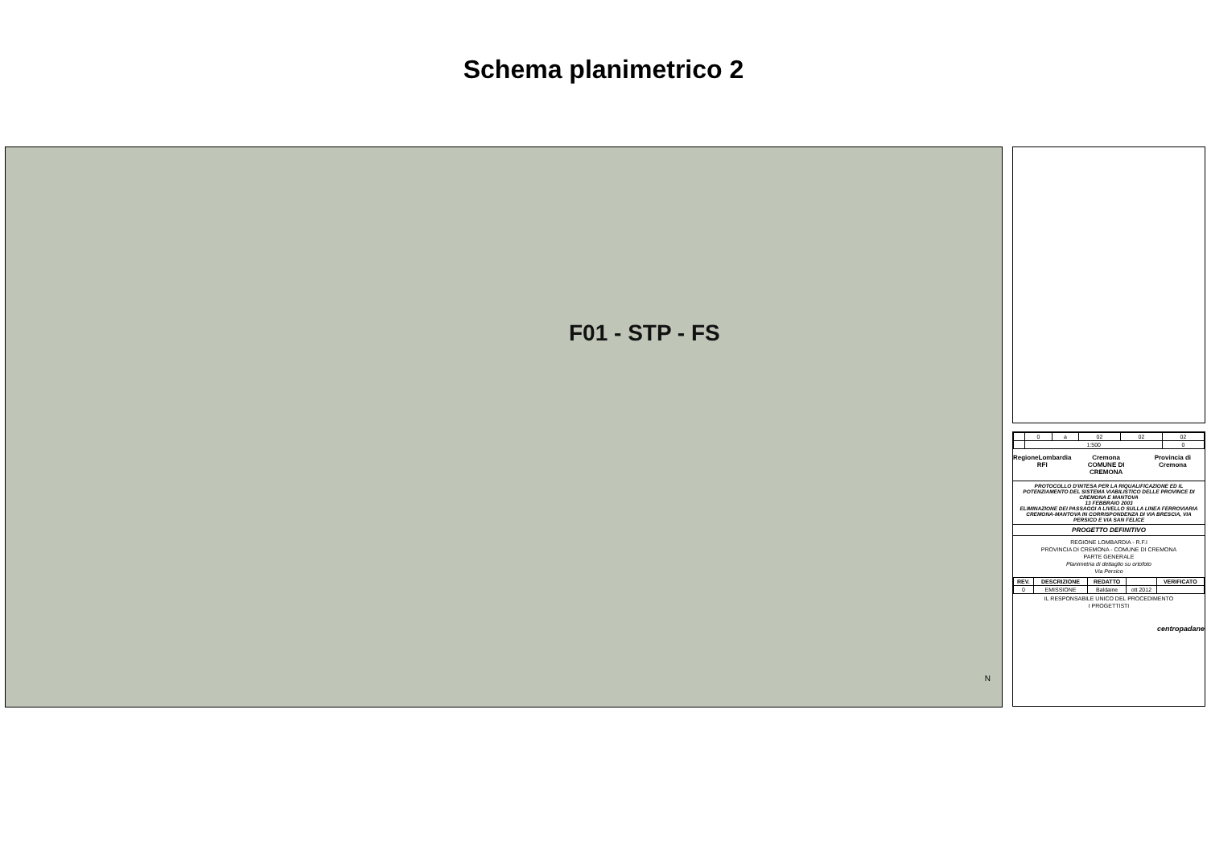Schema planimetrico 2
F01 - STP - FS
N
| | 0 | a | 02 | 02 | 02 |
| | 1:500 | | | | 0 |
RegioneLombardia
RFI Cremona
COMUNE DI CREMONA Provincia di Cremona
PROTOCOLLO D'INTESA PER LA RIQUALIFICAZIONE ED IL POTENZIAMENTO DEL SISTEMA VIABILISTICO DELLE PROVINCE DI CREMONA E MANTOVA
13 FEBBRAIO 2003
ELIMINAZIONE DEI PASSAGGI A LIVELLO SULLA LINEA FERROVIARIA CREMONA-MANTOVA IN CORRISPONDENZA DI VIA BRESCIA, VIA PERSICO E VIA SAN FELICE
PROGETTO DEFINITIVO
REGIONE LOMBARDIA - R.F.I
PROVINCIA DI CREMONA - COMUNE DI CREMONA
PARTE GENERALE
Planimetria di dettaglio su ortofoto
Via Persico
| REV. | DESCRIZIONE | REDATTO | | VERIFICATO |
| --- | --- | --- | --- | --- |
| 0 | EMISSIONE | Baldaine | ott 2012 | |
IL RESPONSABILE UNICO DEL PROCEDIMENTO
I PROGETTISTI
centropadane